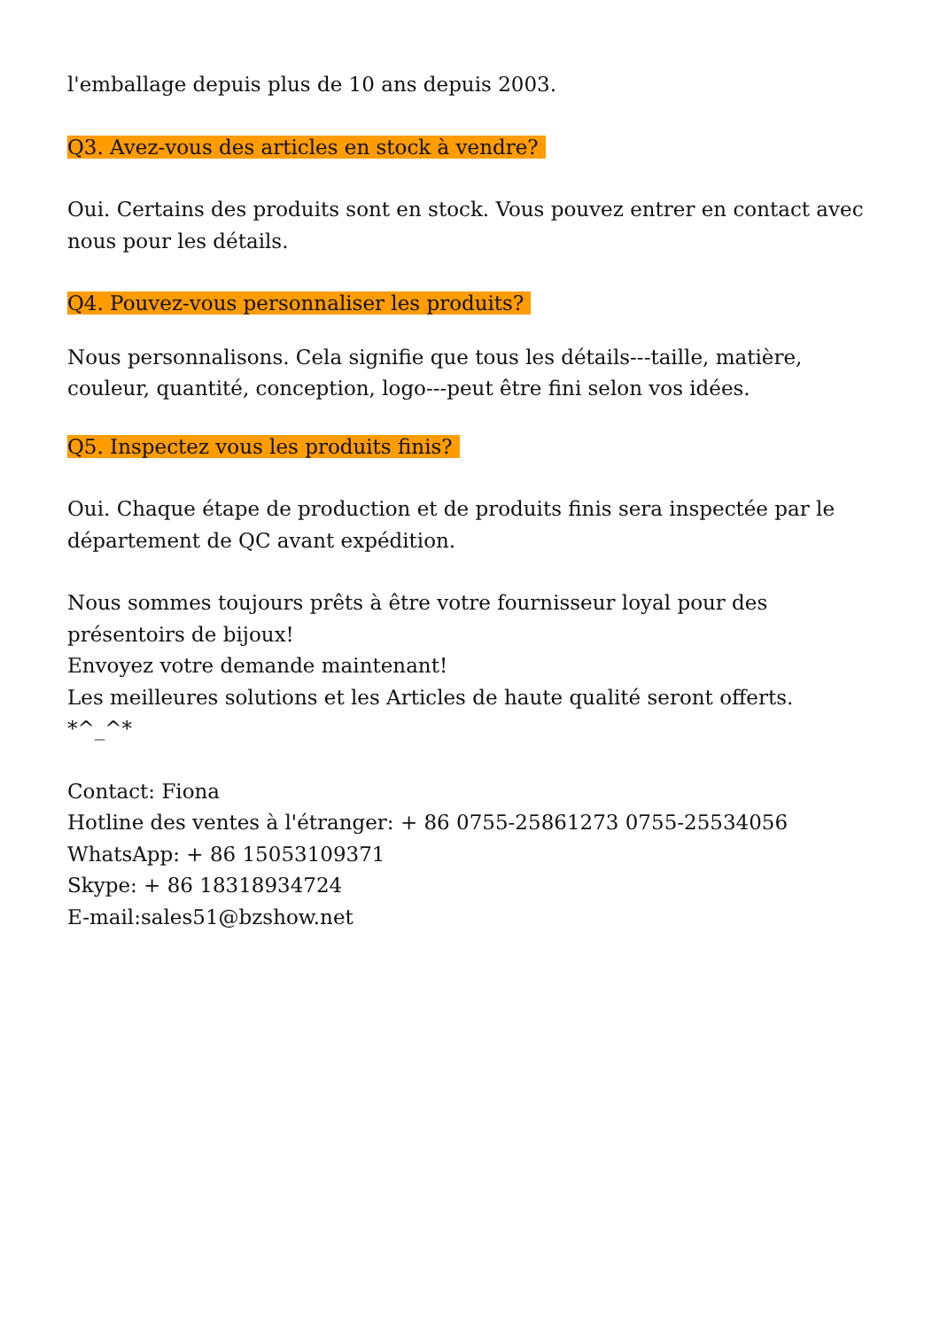l'emballage depuis plus de 10 ans depuis 2003.
Q3. Avez-vous des articles en stock à vendre?
Oui. Certains des produits sont en stock. Vous pouvez entrer en contact avec nous pour les détails.
Q4. Pouvez-vous personnaliser les produits?
Nous personnalisons. Cela signifie que tous les détails---taille, matière, couleur, quantité, conception, logo---peut être fini selon vos idées.
Q5. Inspectez vous les produits finis?
Oui. Chaque étape de production et de produits finis sera inspectée par le département de QC avant expédition.
Nous sommes toujours prêts à être votre fournisseur loyal pour des présentoirs de bijoux!
Envoyez votre demande maintenant!
Les meilleures solutions et les Articles de haute qualité seront offerts.
*^_^*
Contact: Fiona
Hotline des ventes à l'étranger: + 86 0755-25861273 0755-25534056
WhatsApp: + 86 15053109371
Skype: + 86 18318934724
E-mail:sales51@bzshow.net